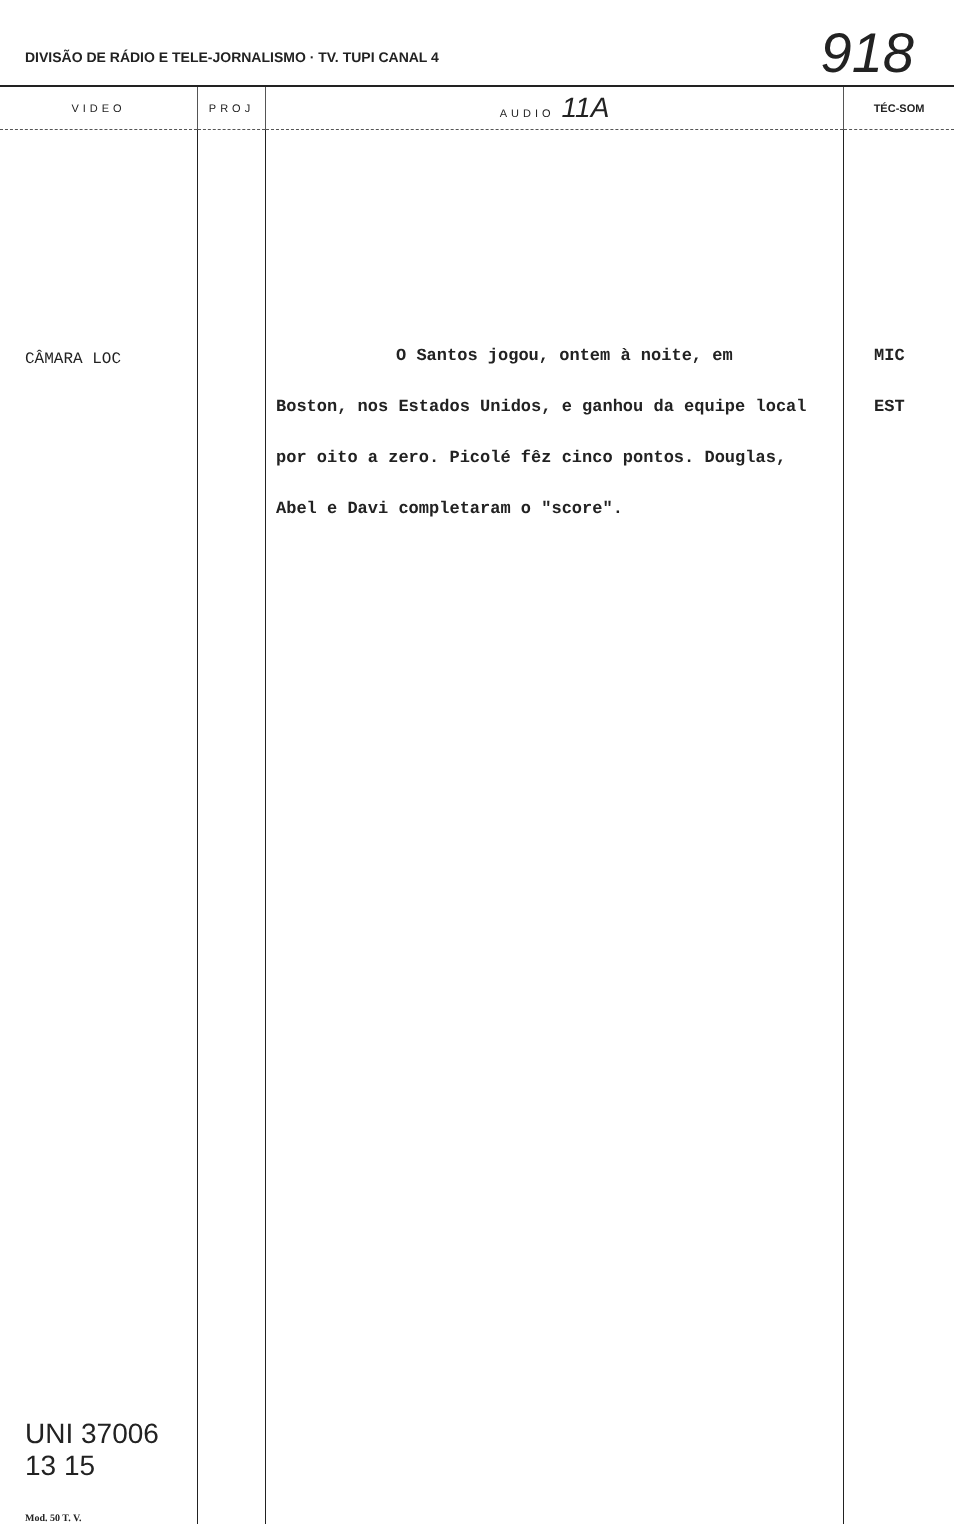DIVISÃO DE RÁDIO E TELE-JORNALISMO · TV. TUPI CANAL 4
918
| VIDEO | PROJ | AUDIO 11A | TÉC-SOM |
| --- | --- | --- | --- |
| CÂMARA LOC UNI 37006 13 15 Mod. 50 T. V. | | O Santos jogou, ontem à noite, em Boston, nos Estados Unidos, e ganhou da equipe local por oito a zero. Picolé fêz cinco pontos. Douglas, Abel e Davi completaram o "score". | MIC EST |